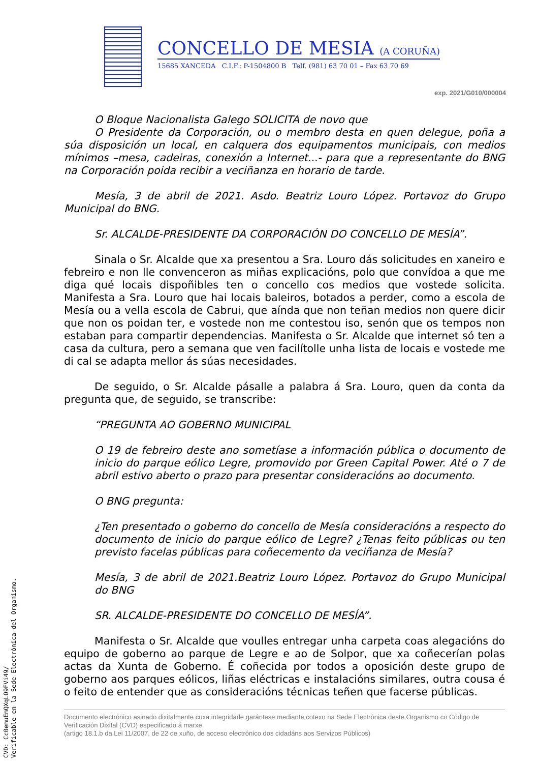CONCELLO DE MESIA (A CORUÑA)
15685 XANCEDA C.I.F.: P-1504800 B Telf. (981) 63 70 01 – Fax 63 70 69
exp. 2021/G010/000004
O Bloque Nacionalista Galego SOLICITA de novo que
O Presidente da Corporación, ou o membro desta en quen delegue, poña a súa disposición un local, en calquera dos equipamentos municipais, con medios mínimos –mesa, cadeiras, conexión a Internet...- para que a representante do BNG na Corporación poida recibir a veciñanza en horario de tarde.
Mesía, 3 de abril de 2021. Asdo. Beatriz Louro López. Portavoz do Grupo Municipal do BNG.
Sr. ALCALDE-PRESIDENTE DA CORPORACIÓN DO CONCELLO DE MESÍA”.
Sinala o Sr. Alcalde que xa presentou a Sra. Louro dás solicitudes en xaneiro e febreiro e non lle convenceron as miñas explicacións, polo que convídoa a que me diga qué locais dispoñibles ten o concello cos medios que vostede solicita. Manifesta a Sra. Louro que hai locais baleiros, botados a perder, como a escola de Mesía ou a vella escola de Cabrui, que aínda que non teñan medios non quere dicir que non os poidan ter, e vostede non me contestou iso, senón que os tempos non estaban para compartir dependencias. Manifesta o Sr. Alcalde que internet só ten a casa da cultura, pero a semana que ven facilítolle unha lista de locais e vostede me di cal se adapta mellor ás súas necesidades.
De seguido, o Sr. Alcalde pásalle a palabra á Sra. Louro, quen da conta da pregunta que, de seguido, se transcribe:
“PREGUNTA AO GOBERNO MUNICIPAL
O 19 de febreiro deste ano sometíase a información pública o documento de inicio do parque eólico Legre, promovido por Green Capital Power. Até o 7 de abril estivo aberto o prazo para presentar consideracións ao documento.
O BNG pregunta:
¿Ten presentado o goberno do concello de Mesía consideracións a respecto do documento de inicio do parque eólico de Legre? ¿Tenas feito públicas ou ten previsto facelas públicas para coñecemento da veciñanza de Mesía?
Mesía, 3 de abril de 2021.Beatriz Louro López. Portavoz do Grupo Municipal do BNG
SR. ALCALDE-PRESIDENTE DO CONCELLO DE MESÍA”.
Manifesta o Sr. Alcalde que voulles entregar unha carpeta coas alegacións do equipo de goberno ao parque de Legre e ao de Solpor, que xa coñecerían polas actas da Xunta de Goberno. É coñecida por todos a oposición deste grupo de goberno aos parques eólicos, liñas eléctricas e instalacións similares, outra cousa é o feito de entender que as consideracións técnicas teñen que facerse públicas.
Documento electrónico asinado dixitalmente cuxa integridade garántese mediante cotexo na Sede Electrónica deste Organismo co Código de Verificación Dixital (CVD) especificado á marxe.
(artigo 18.1.b da Lei 11/2007, de 22 de xuño, de acceso electrónico dos cidadáns aos Servizos Públicos)
CVD: Cc0emuEmQXqLO9FVi49/
Verificable en la Sede Electrónica del Organismo.